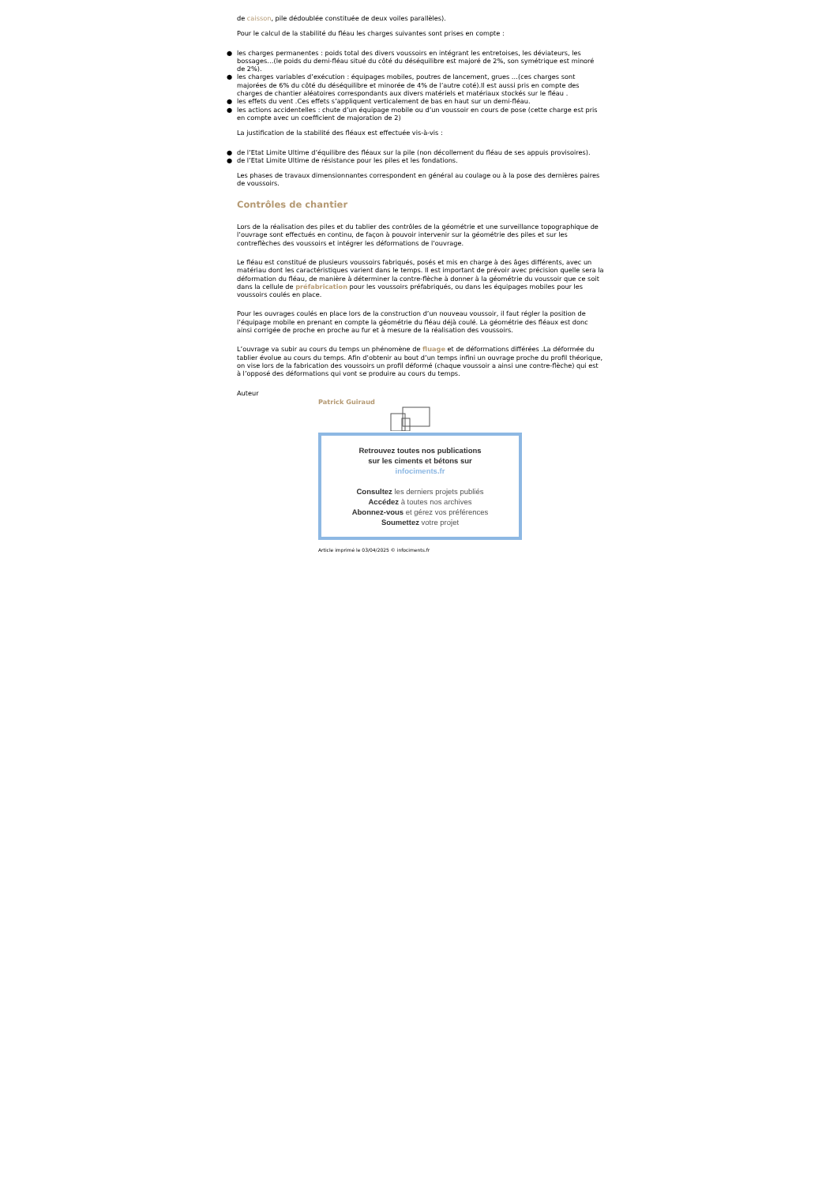de caisson, pile dédoublée constituée de deux voiles parallèles).
Pour le calcul de la stabilité du fléau les charges suivantes sont prises en compte :
● les charges permanentes : poids total des divers voussoirs en intégrant les entretoises, les déviateurs, les bossages…(le poids du demi-fléau situé du côté du déséquilibre est majoré de 2%, son symétrique est minoré de 2%).
● les charges variables d’exécution : équipages mobiles, poutres de lancement, grues …(ces charges sont majorées de 6% du côté du déséquilibre et minorée de 4% de l’autre coté).Il est aussi pris en compte des charges de chantier aléatoires correspondants aux divers matériels et matériaux stockés sur le fléau .
● les effets du vent .Ces effets s’appliquent verticalement de bas en haut sur un demi-fléau.
● les actions accidentelles : chute d’un équipage mobile ou d’un voussoir en cours de pose (cette charge est pris en compte avec un coefficient de majoration de 2)
La justification de la stabilité des fléaux est effectuée vis-à-vis :
● de l’Etat Limite Ultime d’équilibre des fléaux sur la pile (non décollement du fléau de ses appuis provisoires).
● de l’Etat Limite Ultime de résistance pour les piles et les fondations.
Les phases de travaux dimensionnantes correspondent en général au coulage ou à la pose des dernières paires de voussoirs.
Contrôles de chantier
Lors de la réalisation des piles et du tablier des contrôles de la géométrie et une surveillance topographique de l’ouvrage sont effectués en continu, de façon à pouvoir intervenir sur la géométrie des piles et sur les contreflèches des voussoirs et intégrer les déformations de l’ouvrage.
Le fléau est constitué de plusieurs voussoirs fabriqués, posés et mis en charge à des âges différents, avec un matériau dont les caractéristiques varient dans le temps. Il est important de prévoir avec précision quelle sera la déformation du fléau, de manière à déterminer la contre-flèche à donner à la géométrie du voussoir que ce soit dans la cellule de préfabrication pour les voussoirs préfabriqués, ou dans les équipages mobiles pour les voussoirs coulés en place.
Pour les ouvrages coulés en place lors de la construction d’un nouveau voussoir, il faut régler la position de l’équipage mobile en prenant en compte la géométrie du fléau déjà coulé. La géométrie des fléaux est donc ainsi corrigée de proche en proche au fur et à mesure de la réalisation des voussoirs.
L’ouvrage va subir au cours du temps un phénomène de fluage et de déformations différées .La déformée du tablier évolue au cours du temps. Afin d’obtenir au bout d’un temps infini un ouvrage proche du profil théorique, on vise lors de la fabrication des voussoirs un profil déformé (chaque voussoir a ainsi une contre-flèche) qui est à l’opposé des déformations qui vont se produire au cours du temps.
Auteur
Patrick Guiraud
Retrouvez toutes nos publications
sur les ciments et bétons sur
infociments.fr
Consultez les derniers projets publiés
Accédez à toutes nos archives
Abonnez-vous et gérez vos préférences
Soumettez votre projet
Article imprimé le 03/04/2025 © infociments.fr